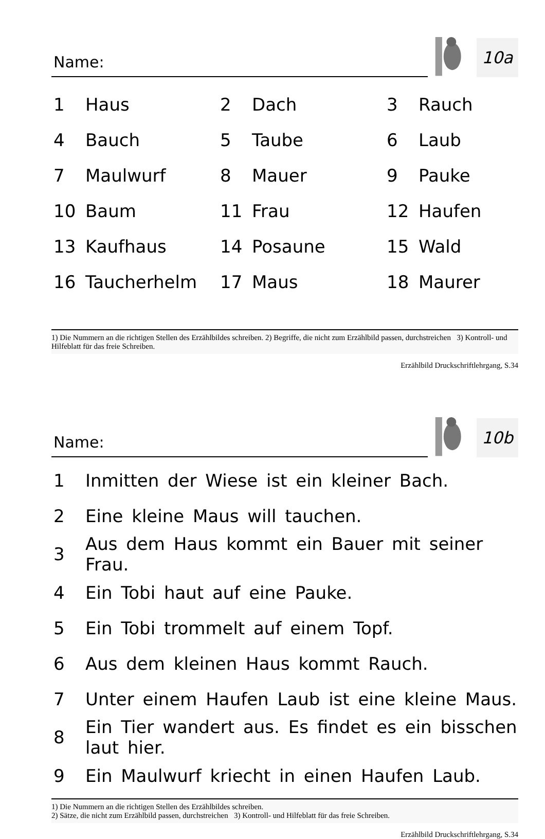Name:
10a
| 1 | Haus | 2 | Dach | 3 | Rauch |
| 4 | Bauch | 5 | Taube | 6 | Laub |
| 7 | Maulwurf | 8 | Mauer | 9 | Pauke |
| 10 | Baum | 11 | Frau | 12 | Haufen |
| 13 | Kaufhaus | 14 | Posaune | 15 | Wald |
| 16 | Taucherhelm | 17 | Maus | 18 | Maurer |
1) Die Nummern an die richtigen Stellen des Erzählbildes schreiben. 2) Begriffe, die nicht zum Erzählbild passen, durchstreichen 3) Kontroll- und Hilfeblatt für das freie Schreiben.
Erzählbild Druckschriftlehrgang, S.34
Name:
10b
| 1 | Inmitten der Wiese ist ein kleiner Bach. |
| 2 | Eine kleine Maus will tauchen. |
| 3 | Aus dem Haus kommt ein Bauer mit seiner Frau. |
| 4 | Ein Tobi haut auf eine Pauke. |
| 5 | Ein Tobi trommelt auf einem Topf. |
| 6 | Aus dem kleinen Haus kommt Rauch. |
| 7 | Unter einem Haufen Laub ist eine kleine Maus. |
| 8 | Ein Tier wandert aus. Es findet es ein bisschen laut hier. |
| 9 | Ein Maulwurf kriecht in einen Haufen Laub. |
1) Die Nummern an die richtigen Stellen des Erzählbildes schreiben.
2) Sätze, die nicht zum Erzählbild passen, durchstreichen 3) Kontroll- und Hilfeblatt für das freie Schreiben.
Erzählbild Druckschriftlehrgang, S.34